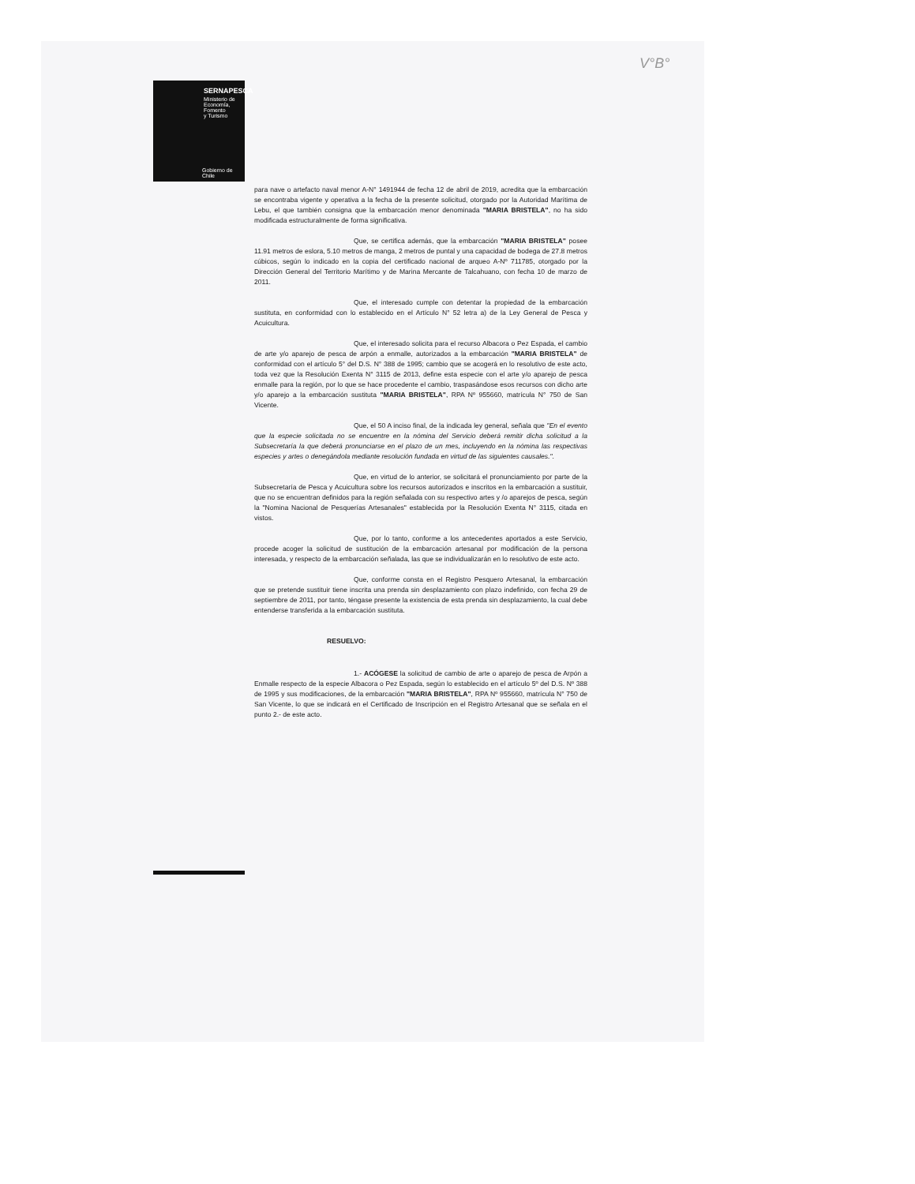SERNAPESCA
Ministerio de
Economía, Fomento
y Turismo
Gobierno de Chile
V°B°
para nave o artefacto naval menor A-N° 1491944 de fecha 12 de abril de 2019, acredita que la embarcación se encontraba vigente y operativa a la fecha de la presente solicitud, otorgado por la Autoridad Marítima de Lebu, el que también consigna que la embarcación menor denominada "MARIA BRISTELA", no ha sido modificada estructuralmente de forma significativa.
Que, se certifica además, que la embarcación "MARIA BRISTELA" posee 11.91 metros de eslora, 5.10 metros de manga, 2 metros de puntal y una capacidad de bodega de 27.8 metros cúbicos, según lo indicado en la copia del certificado nacional de arqueo A-Nº 711785, otorgado por la Dirección General del Territorio Marítimo y de Marina Mercante de Talcahuano, con fecha 10 de marzo de 2011.
Que, el interesado cumple con detentar la propiedad de la embarcación sustituta, en conformidad con lo establecido en el Artículo N° 52 letra a) de la Ley General de Pesca y Acuicultura.
Que, el interesado solicita para el recurso Albacora o Pez Espada, el cambio de arte y/o aparejo de pesca de arpón a enmalle, autorizados a la embarcación "MARIA BRISTELA" de conformidad con el artículo 5° del D.S. N° 388 de 1995; cambio que se acogerá en lo resolutivo de este acto, toda vez que la Resolución Exenta N° 3115 de 2013, define esta especie con el arte y/o aparejo de pesca enmalle para la región, por lo que se hace procedente el cambio, traspasándose esos recursos con dicho arte y/o aparejo a la embarcación sustituta "MARIA BRISTELA", RPA Nº 955660, matrícula N° 750 de San Vicente.
Que, el 50 A inciso final, de la indicada ley general, señala que "En el evento que la especie solicitada no se encuentre en la nómina del Servicio deberá remitir dicha solicitud a la Subsecretaría la que deberá pronunciarse en el plazo de un mes, incluyendo en la nómina las respectivas especies y artes o denegándola mediante resolución fundada en virtud de las siguientes causales.".
Que, en virtud de lo anterior, se solicitará el pronunciamiento por parte de la Subsecretaría de Pesca y Acuicultura sobre los recursos autorizados e inscritos en la embarcación a sustituir, que no se encuentran definidos para la región señalada con su respectivo artes y /o aparejos de pesca, según la "Nomina Nacional de Pesquerías Artesanales" establecida por la Resolución Exenta N° 3115, citada en vistos.
Que, por lo tanto, conforme a los antecedentes aportados a este Servicio, procede acoger la solicitud de sustitución de la embarcación artesanal por modificación de la persona interesada, y respecto de la embarcación señalada, las que se individualizarán en lo resolutivo de este acto.
Que, conforme consta en el Registro Pesquero Artesanal, la embarcación que se pretende sustituir tiene inscrita una prenda sin desplazamiento con plazo indefinido, con fecha 29 de septiembre de 2011, por tanto, téngase presente la existencia de esta prenda sin desplazamiento, la cual debe entenderse transferida a la embarcación sustituta.
RESUELVO:
1.- ACÓGESE la solicitud de cambio de arte o aparejo de pesca de Arpón a Enmalle respecto de la especie Albacora o Pez Espada, según lo establecido en el artículo 5º del D.S. Nº 388 de 1995 y sus modificaciones, de la embarcación "MARIA BRISTELA", RPA Nº 955660, matrícula N° 750 de San Vicente, lo que se indicará en el Certificado de Inscripción en el Registro Artesanal que se señala en el punto 2.- de este acto.